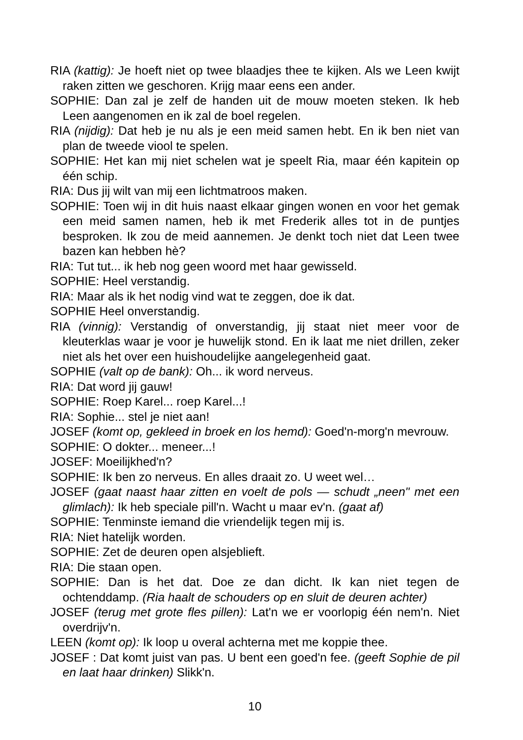RIA (kattig): Je hoeft niet op twee blaadjes thee te kijken. Als we Leen kwijt raken zitten we geschoren. Krijg maar eens een ander.
SOPHIE: Dan zal je zelf de handen uit de mouw moeten steken. Ik heb Leen aangenomen en ik zal de boel regelen.
RIA (nijdig): Dat heb je nu als je een meid samen hebt. En ik ben niet van plan de tweede viool te spelen.
SOPHIE: Het kan mij niet schelen wat je speelt Ria, maar één kapitein op één schip.
RIA: Dus jij wilt van mij een lichtmatroos maken.
SOPHIE: Toen wij in dit huis naast elkaar gingen wonen en voor het gemak een meid samen namen, heb ik met Frederik alles tot in de puntjes besproken. Ik zou de meid aannemen. Je denkt toch niet dat Leen twee bazen kan hebben hè?
RIA: Tut tut... ik heb nog geen woord met haar gewisseld.
SOPHIE: Heel verstandig.
RIA: Maar als ik het nodig vind wat te zeggen, doe ik dat.
SOPHIE Heel onverstandig.
RIA (vinnig): Verstandig of onverstandig, jij staat niet meer voor de kleuterklas waar je voor je huwelijk stond. En ik laat me niet drillen, zeker niet als het over een huishoudelijke aangelegenheid gaat.
SOPHIE (valt op de bank): Oh... ik word nerveus.
RIA: Dat word jij gauw!
SOPHIE: Roep Karel... roep Karel...!
RIA: Sophie... stel je niet aan!
JOSEF (komt op, gekleed in broek en los hemd): Goed'n-morg'n mevrouw.
SOPHIE: O dokter... meneer...!
JOSEF: Moeilijkhed'n?
SOPHIE: Ik ben zo nerveus. En alles draait zo. U weet wel…
JOSEF (gaat naast haar zitten en voelt de pols — schudt „neen" met een glimlach): Ik heb speciale pill'n. Wacht u maar ev'n. (gaat af)
SOPHIE: Tenminste iemand die vriendelijk tegen mij is.
RIA: Niet hatelijk worden.
SOPHIE: Zet de deuren open alsjeblieft.
RIA: Die staan open.
SOPHIE: Dan is het dat. Doe ze dan dicht. Ik kan niet tegen de ochtenddamp. (Ria haalt de schouders op en sluit de deuren achter)
JOSEF (terug met grote fles pillen): Lat'n we er voorlopig één nem'n. Niet overdrijv'n.
LEEN (komt op): Ik loop u overal achterna met me koppie thee.
JOSEF : Dat komt juist van pas. U bent een goed'n fee. (geeft Sophie de pil en laat haar drinken) Slikk'n.
10